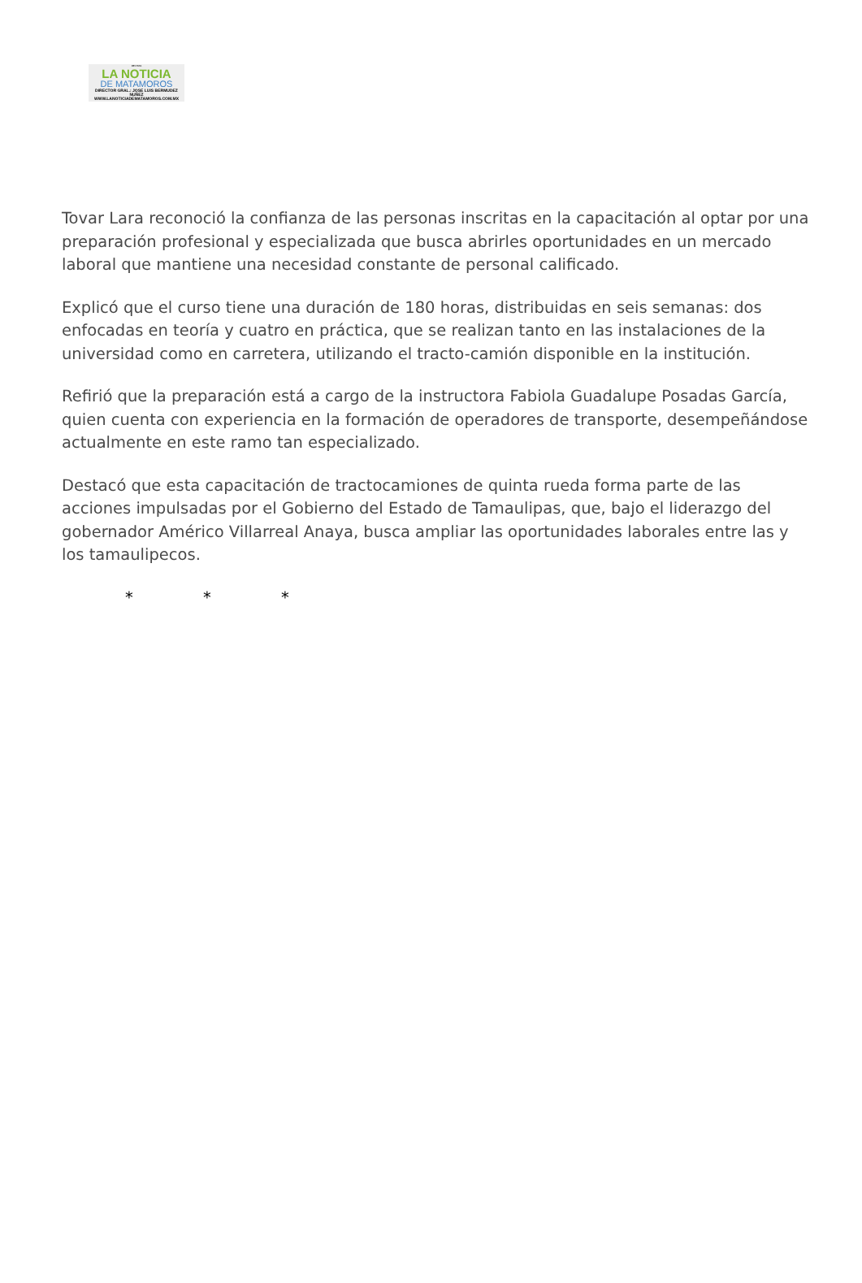REVISTA
LA NOTICIA
DE MATAMOROS
DIRECTOR GRAL.: JOSE LUIS BERMUDEZ NUÑEZ
WWW.LANOTICIADEMATAMOROS.COM.MX
Tovar Lara reconoció la confianza de las personas inscritas en la capacitación al optar por una preparación profesional y especializada que busca abrirles oportunidades en un mercado laboral que mantiene una necesidad constante de personal calificado.
Explicó que el curso tiene una duración de 180 horas, distribuidas en seis semanas: dos enfocadas en teoría y cuatro en práctica, que se realizan tanto en las instalaciones de la universidad como en carretera, utilizando el tracto-camión disponible en la institución.
Refirió que la preparación está a cargo de la instructora Fabiola Guadalupe Posadas García, quien cuenta con experiencia en la formación de operadores de transporte, desempeñándose actualmente en este ramo tan especializado.
Destacó que esta capacitación de tractocamiones de quinta rueda forma parte de las acciones impulsadas por el Gobierno del Estado de Tamaulipas, que, bajo el liderazgo del gobernador Américo Villarreal Anaya, busca ampliar las oportunidades laborales entre las y los tamaulipecos.
* * *